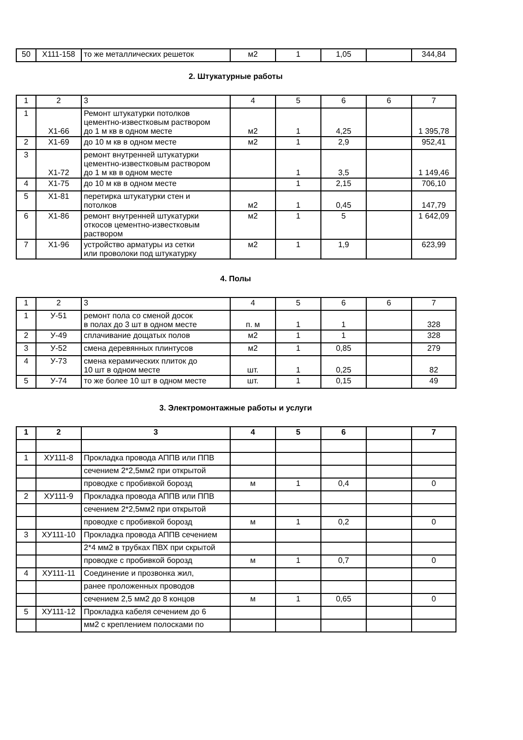| 50 | X111-158 | то же металлических решеток | м2 | 1 | 1,05 | | 344,84 |
2. Штукатурные работы
| 1 | 2 | 3 | 4 | 5 | 6 | 6 | 7 |
| 1 | X1-66 | Ремонт штукатурки потолков цементно-известковым раствором до 1 м кв в одном месте | м2 | 1 | 4,25 | | 1 395,78 |
| 2 | X1-69 | до 10 м кв в одном месте | м2 | 1 | 2,9 | | 952,41 |
| 3 | X1-72 | ремонт внутренней штукатурки цементно-известковым раствором до 1 м кв в одном месте | | 1 | 3,5 | | 1 149,46 |
| 4 | X1-75 | до 10 м кв в одном месте | | 1 | 2,15 | | 706,10 |
| 5 | X1-81 | перетирка штукатурки стен и потолков | м2 | 1 | 0,45 | | 147,79 |
| 6 | X1-86 | ремонт внутренней штукатурки откосов цементно-известковым раствором | м2 | 1 | 5 | | 1 642,09 |
| 7 | X1-96 | устройство арматуры из сетки или проволоки под штукатурку | м2 | 1 | 1,9 | | 623,99 |
4. Полы
| 1 | 2 | 3 | 4 | 5 | 6 | 6 | 7 |
| 1 | У-51 | ремонт пола со сменой досок в полах до 3 шт в одном месте | п. м | 1 | 1 | | 328 |
| 2 | У-49 | сплачивание дощатых полов | м2 | 1 | 1 | | 328 |
| 3 | У-52 | смена деревянных плинтусов | м2 | 1 | 0,85 | | 279 |
| 4 | У-73 | смена керамических плиток до 10 шт в одном месте | шт. | 1 | 0,25 | | 82 |
| 5 | У-74 | то же более 10 шт в одном месте | шт. | 1 | 0,15 | | 49 |
3. Электромонтажные работы и услуги
| 1 | 2 | 3 | 4 | 5 | 6 | | 7 |
| 1 | ХУ111-8 | Прокладка провода АППВ или ППВ | | | | | |
| | | сечением 2*2,5мм2 при открытой | | | | | |
| | | проводке с пробивкой борозд | м | 1 | 0,4 | | 0 |
| 2 | ХУ111-9 | Прокладка провода АППВ или ППВ | | | | | |
| | | сечением 2*2,5мм2 при открытой | | | | | |
| | | проводке с пробивкой борозд | м | 1 | 0,2 | | 0 |
| 3 | ХУ111-10 | Прокладка провода АППВ сечением | | | | | |
| | | 2*4 мм2 в трубках ПВХ при скрытой | | | | | |
| | | проводке с пробивкой борозд | м | 1 | 0,7 | | 0 |
| 4 | ХУ111-11 | Соединение и прозвонка жил, | | | | | |
| | | ранее проложенных проводов | | | | | |
| | | сечением 2,5 мм2 до 8 концов | м | 1 | 0,65 | | 0 |
| 5 | ХУ111-12 | Прокладка кабеля сечением до 6 | | | | | |
| | | мм2 с креплением полосками по | | | | | |